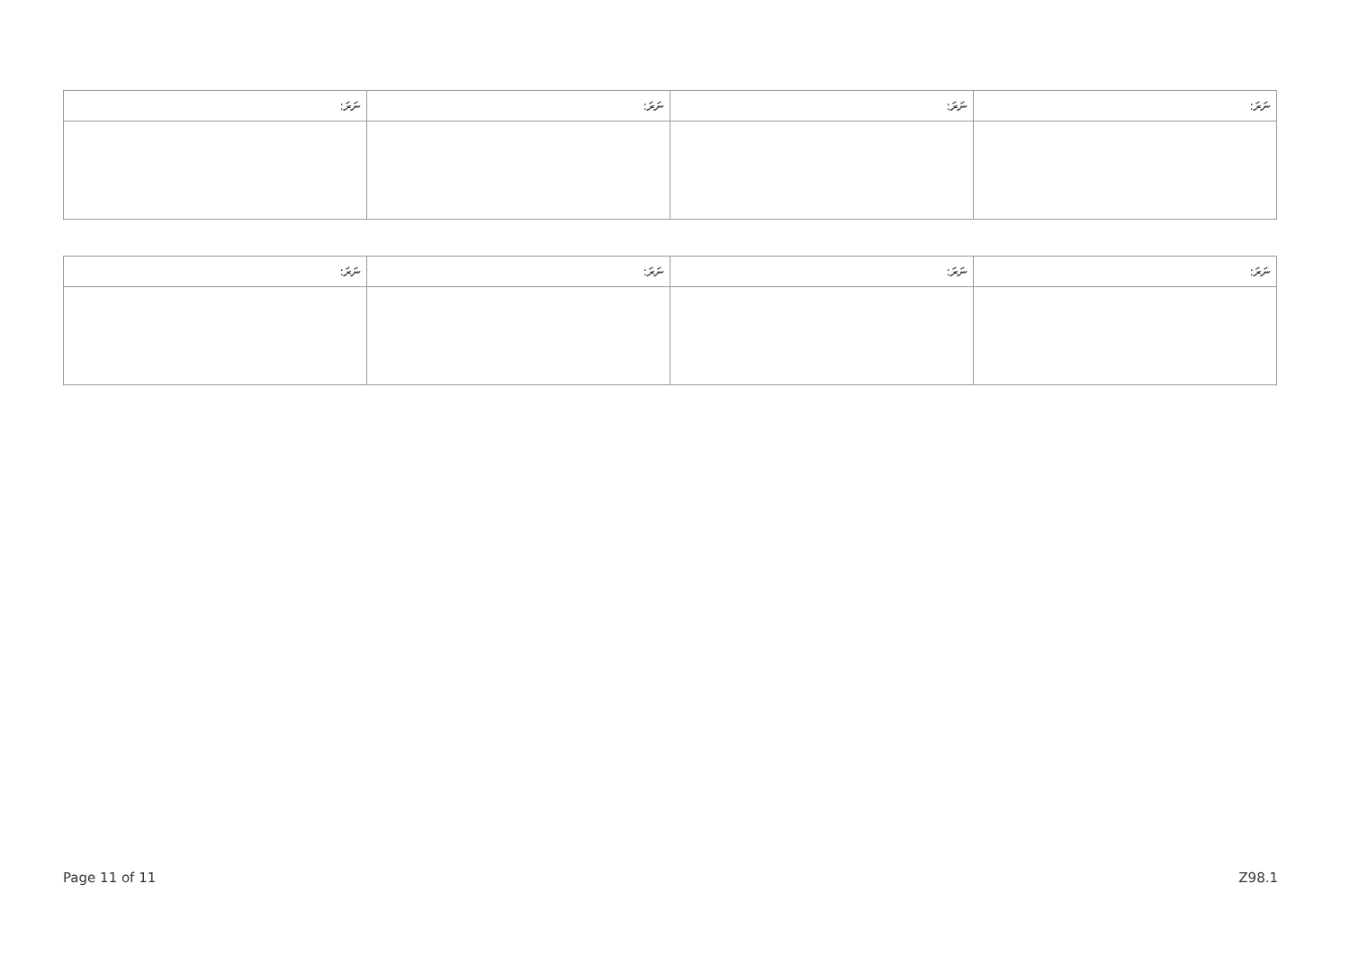| ނަރަ: | ނަރަ: | ނަރަ: | ނަރަ: |
| --- | --- | --- | --- |
| ނަރަ: | ނަރަ: | ނަރަ: | ނަރަ: |
| --- | --- | --- | --- |
Page 11 of 11 Z98.1